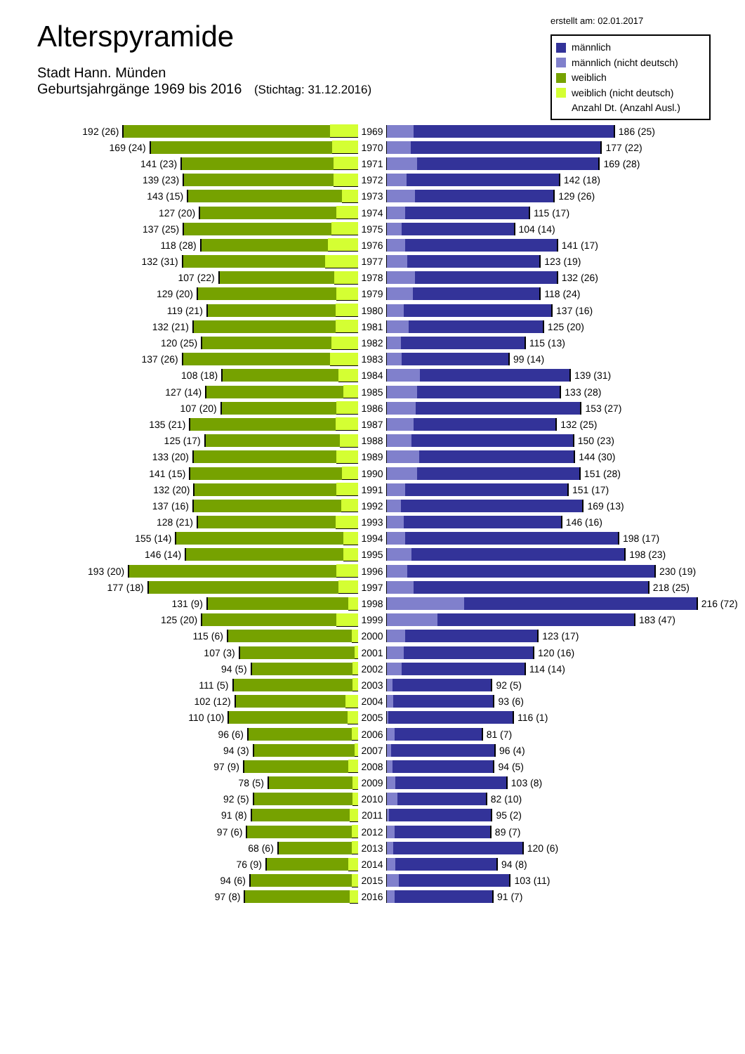Alterspyramide
Stadt Hann. Münden
Geburtsjahrgänge 1969 bis 2016 (Stichtag: 31.12.2016)
erstellt am: 02.01.2017
männlich
männlich (nicht deutsch)
weiblich
weiblich (nicht deutsch)
Anzahl Dt. (Anzahl Ausl.)
192 (26) 1969 186 (25)
169 (24) 1970 177 (22)
141 (23) 1971 169 (28)
139 (23) 1972 142 (18)
143 (15) 1973 129 (26)
127 (20) 1974 115 (17)
137 (25) 1975 104 (14)
118 (28) 1976 141 (17)
132 (31) 1977 123 (19)
107 (22) 1978 132 (26)
129 (20) 1979 118 (24)
119 (21) 1980 137 (16)
132 (21) 1981 125 (20)
120 (25) 1982 115 (13)
137 (26) 1983 99 (14)
108 (18) 1984 139 (31)
127 (14) 1985 133 (28)
107 (20) 1986 153 (27)
135 (21) 1987 132 (25)
125 (17) 1988 150 (23)
133 (20) 1989 144 (30)
141 (15) 1990 151 (28)
132 (20) 1991 151 (17)
137 (16) 1992 169 (13)
128 (21) 1993 146 (16)
155 (14) 1994 198 (17)
146 (14) 1995 198 (23)
193 (20) 1996 230 (19)
177 (18) 1997 218 (25)
131 (9) 1998 216 (72)
125 (20) 1999 183 (47)
115 (6) 2000 123 (17)
107 (3) 2001 120 (16)
94 (5) 2002 114 (14)
111 (5) 2003 92 (5)
102 (12) 2004 93 (6)
110 (10) 2005 116 (1)
96 (6) 2006 81 (7)
94 (3) 2007 96 (4)
97 (9) 2008 94 (5)
78 (5) 2009 103 (8)
92 (5) 2010 82 (10)
91 (8) 2011 95 (2)
97 (6) 2012 89 (7)
68 (6) 2013 120 (6)
76 (9) 2014 94 (8)
94 (6) 2015 103 (11)
97 (8) 2016 91 (7)